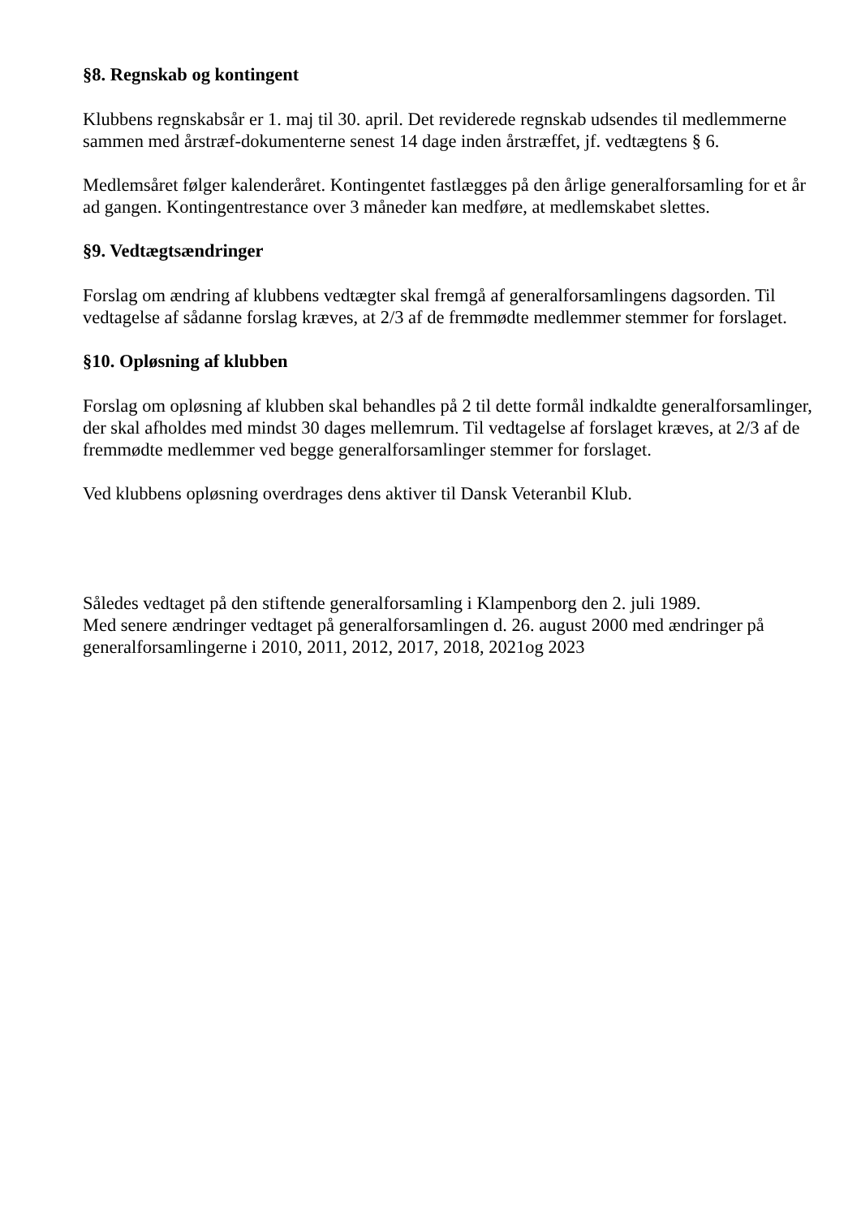§8. Regnskab og kontingent
Klubbens regnskabsår er 1. maj til 30. april. Det reviderede regnskab udsendes til medlemmerne sammen med årstræf-dokumenterne senest 14 dage inden årstræffet, jf. vedtægtens § 6.
Medlemsåret følger kalenderåret. Kontingentet fastlægges på den årlige generalforsamling for et år ad gangen. Kontingentrestance over 3 måneder kan medføre, at medlemskabet slettes.
§9. Vedtægtsændringer
Forslag om ændring af klubbens vedtægter skal fremgå af generalforsamlingens dagsorden. Til vedtagelse af sådanne forslag kræves, at 2/3 af de fremmødte medlemmer stemmer for forslaget.
§10. Opløsning af klubben
Forslag om opløsning af klubben skal behandles på 2 til dette formål indkaldte generalforsamlinger, der skal afholdes med mindst 30 dages mellemrum. Til vedtagelse af forslaget kræves, at 2/3 af de fremmødte medlemmer ved begge generalforsamlinger stemmer for forslaget.
Ved klubbens opløsning overdrages dens aktiver til Dansk Veteranbil Klub.
Således vedtaget på den stiftende generalforsamling i Klampenborg den 2. juli 1989.
Med senere ændringer vedtaget på generalforsamlingen d. 26. august 2000 med ændringer på generalforsamlingerne i 2010, 2011, 2012, 2017, 2018, 2021og 2023